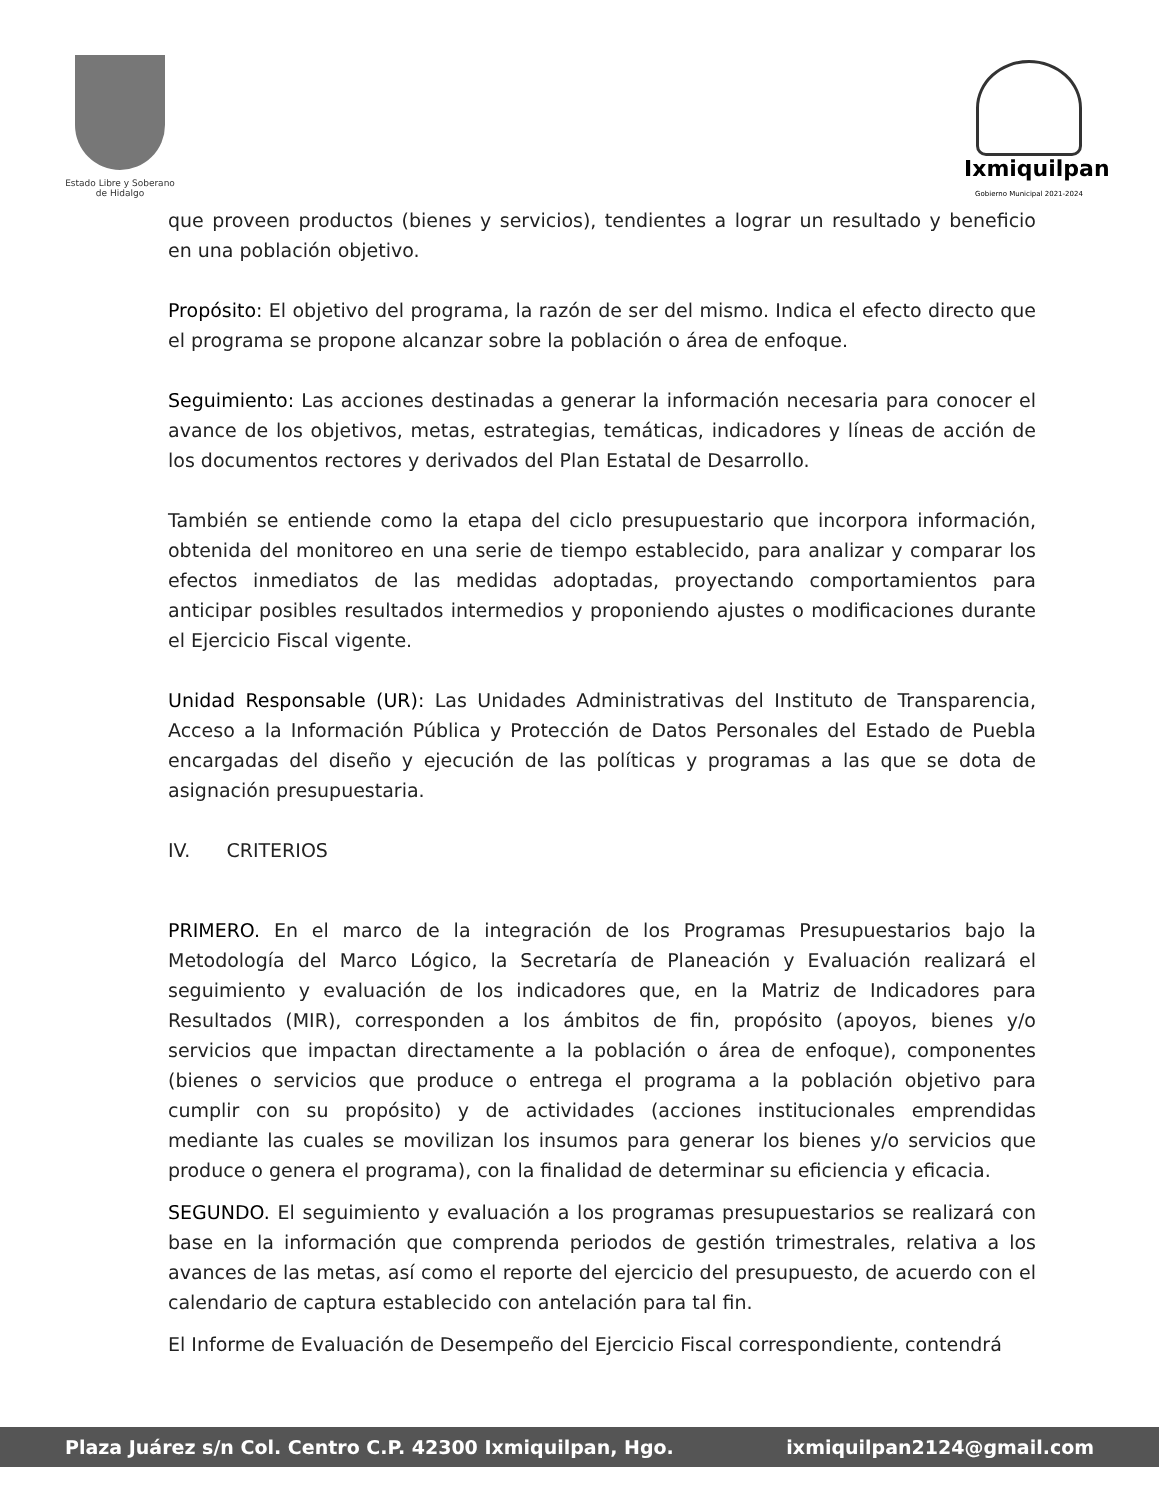Estado Libre y Soberano
de Hidalgo
Ixmiquilpan
Gobierno Municipal 2021-2024
que proveen productos (bienes y servicios), tendientes a lograr un resultado y beneficio en una población objetivo.
Propósito: El objetivo del programa, la razón de ser del mismo. Indica el efecto directo que el programa se propone alcanzar sobre la población o área de enfoque.
Seguimiento: Las acciones destinadas a generar la información necesaria para conocer el avance de los objetivos, metas, estrategias, temáticas, indicadores y líneas de acción de los documentos rectores y derivados del Plan Estatal de Desarrollo.
También se entiende como la etapa del ciclo presupuestario que incorpora información, obtenida del monitoreo en una serie de tiempo establecido, para analizar y comparar los efectos inmediatos de las medidas adoptadas, proyectando comportamientos para anticipar posibles resultados intermedios y proponiendo ajustes o modificaciones durante el Ejercicio Fiscal vigente.
Unidad Responsable (UR): Las Unidades Administrativas del Instituto de Transparencia, Acceso a la Información Pública y Protección de Datos Personales del Estado de Puebla encargadas del diseño y ejecución de las políticas y programas a las que se dota de asignación presupuestaria.
IV. CRITERIOS
PRIMERO. En el marco de la integración de los Programas Presupuestarios bajo la Metodología del Marco Lógico, la Secretaría de Planeación y Evaluación realizará el seguimiento y evaluación de los indicadores que, en la Matriz de Indicadores para Resultados (MIR), corresponden a los ámbitos de fin, propósito (apoyos, bienes y/o servicios que impactan directamente a la población o área de enfoque), componentes (bienes o servicios que produce o entrega el programa a la población objetivo para cumplir con su propósito) y de actividades (acciones institucionales emprendidas mediante las cuales se movilizan los insumos para generar los bienes y/o servicios que produce o genera el programa), con la finalidad de determinar su eficiencia y eficacia.
SEGUNDO. El seguimiento y evaluación a los programas presupuestarios se realizará con base en la información que comprenda periodos de gestión trimestrales, relativa a los avances de las metas, así como el reporte del ejercicio del presupuesto, de acuerdo con el calendario de captura establecido con antelación para tal fin.
El Informe de Evaluación de Desempeño del Ejercicio Fiscal correspondiente, contendrá
Plaza Juárez s/n Col. Centro C.P. 42300 Ixmiquilpan, Hgo. ixmiquilpan2124@gmail.com